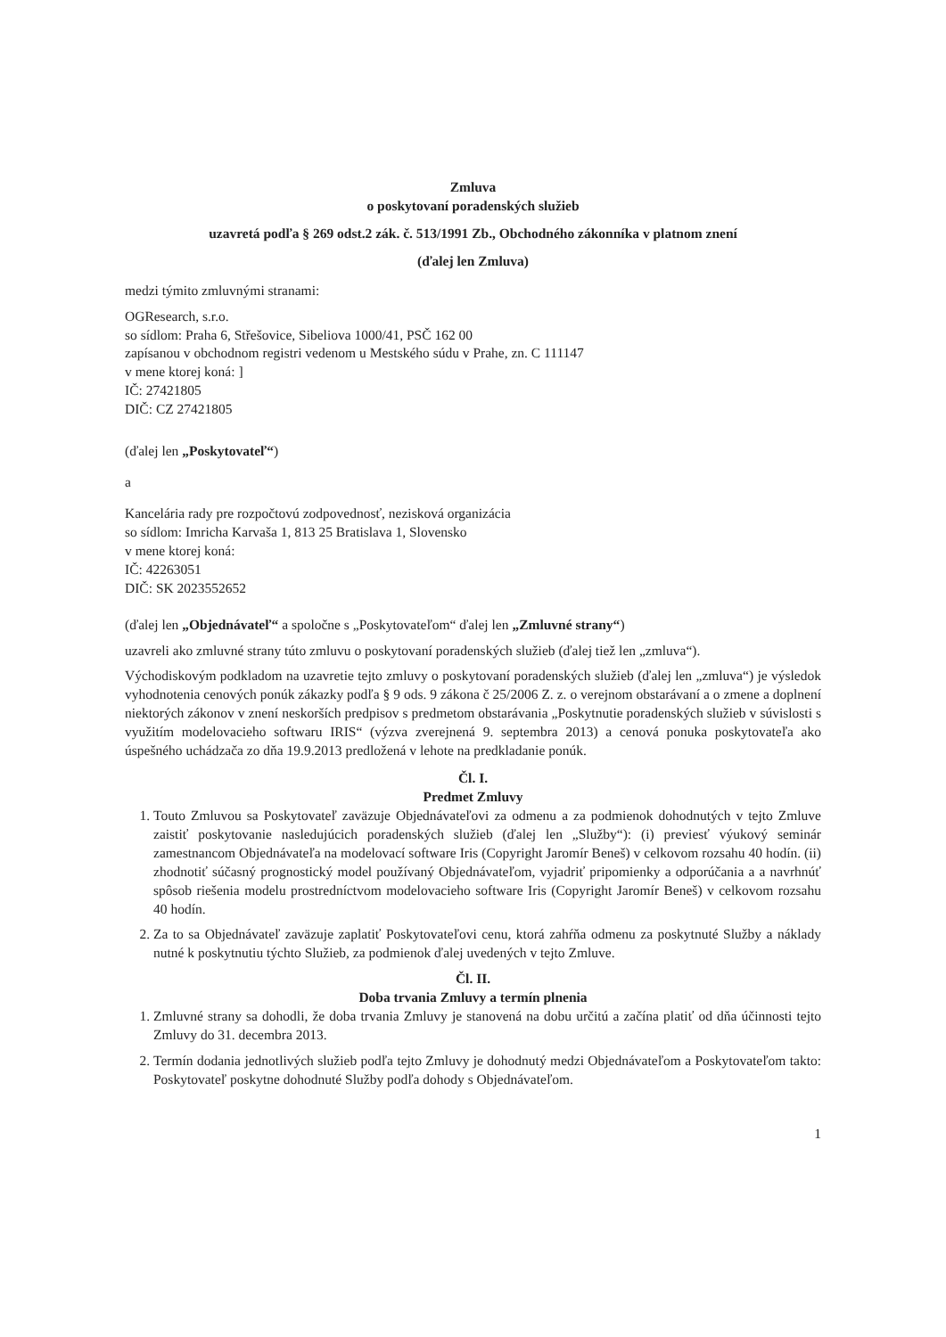Zmluva
o poskytovaní poradenských služieb
uzavretá podľa § 269 odst.2 zák. č. 513/1991 Zb., Obchodného zákonníka v platnom znení
(ďalej len Zmluva)
medzi týmito zmluvnými stranami:
OGResearch, s.r.o.
so sídlom: Praha 6, Střešovice, Sibeliova 1000/41, PSČ 162 00
zapísanou v obchodnom registri vedenom u Mestského súdu v Prahe, zn. C 111147
v mene ktorej koná: ]
IČ: 27421805
DIČ: CZ 27421805
(ďalej len „Poskytovateľ“)
a
Kancelária rady pre rozpočtovú zodpovednosť, nezisková organizácia
so sídlom: Imricha Karvaša 1, 813 25 Bratislava 1, Slovensko
v mene ktorej koná:
IČ: 42263051
DIČ: SK 2023552652
(ďalej len „Objednávateľ“ a spoločne s „Poskytovateľom“ ďalej len „Zmluvné strany“)
uzavreli ako zmluvné strany túto zmluvu o poskytovaní poradenských služieb (ďalej tiež len „zmluva“).
Východiskovým podkladom na uzavretie tejto zmluvy o poskytovaní poradenských služieb (ďalej len „zmluva“) je výsledok vyhodnotenia cenových ponúk zákazky podľa § 9 ods. 9 zákona č 25/2006 Z. z. o verejnom obstarávaní a o zmene a doplnení niektorých zákonov v znení neskorších predpisov s predmetom obstarávania „Poskytnutie poradenských služieb v súvislosti s využitím modelovacieho softwaru IRIS“ (výzva zverejnená 9. septembra 2013) a cenová ponuka poskytovateľa ako úspešného uchádzača zo dňa 19.9.2013 predložená v lehote na predkladanie ponúk.
Čl. I.
Predmet Zmluvy
1. Touto Zmluvou sa Poskytovateľ zaväzuje Objednávateľovi za odmenu a za podmienok dohodnutých v tejto Zmluve zaistiť poskytovanie nasledujúcich poradenských služieb (ďalej len „Služby“): (i) previesť výukový seminár zamestnancom Objednávateľa na modelovací software Iris (Copyright Jaromír Beneš) v celkovom rozsahu 40 hodín. (ii) zhodnotiť súčasný prognostický model používaný Objednávateľom, vyjadriť pripomienky a odporúčania a a navrhnúť spôsob riešenia modelu prostredníctvom modelovacieho software Iris (Copyright Jaromír Beneš) v celkovom rozsahu 40 hodín.
2. Za to sa Objednávateľ zaväzuje zaplatiť Poskytovateľovi cenu, ktorá zahŕňa odmenu za poskytnuté Služby a náklady nutné k poskytnutiu týchto Služieb, za podmienok ďalej uvedených v tejto Zmluve.
Čl. II.
Doba trvania Zmluvy a termín plnenia
1. Zmluvné strany sa dohodli, že doba trvania Zmluvy je stanovená na dobu určitú a začína platiť od dňa účinnosti tejto Zmluvy do 31. decembra 2013.
2. Termín dodania jednotlivých služieb podľa tejto Zmluvy je dohodnutý medzi Objednávateľom a Poskytovateľom takto: Poskytovateľ poskytne dohodnuté Služby podľa dohody s Objednávateľom.
1